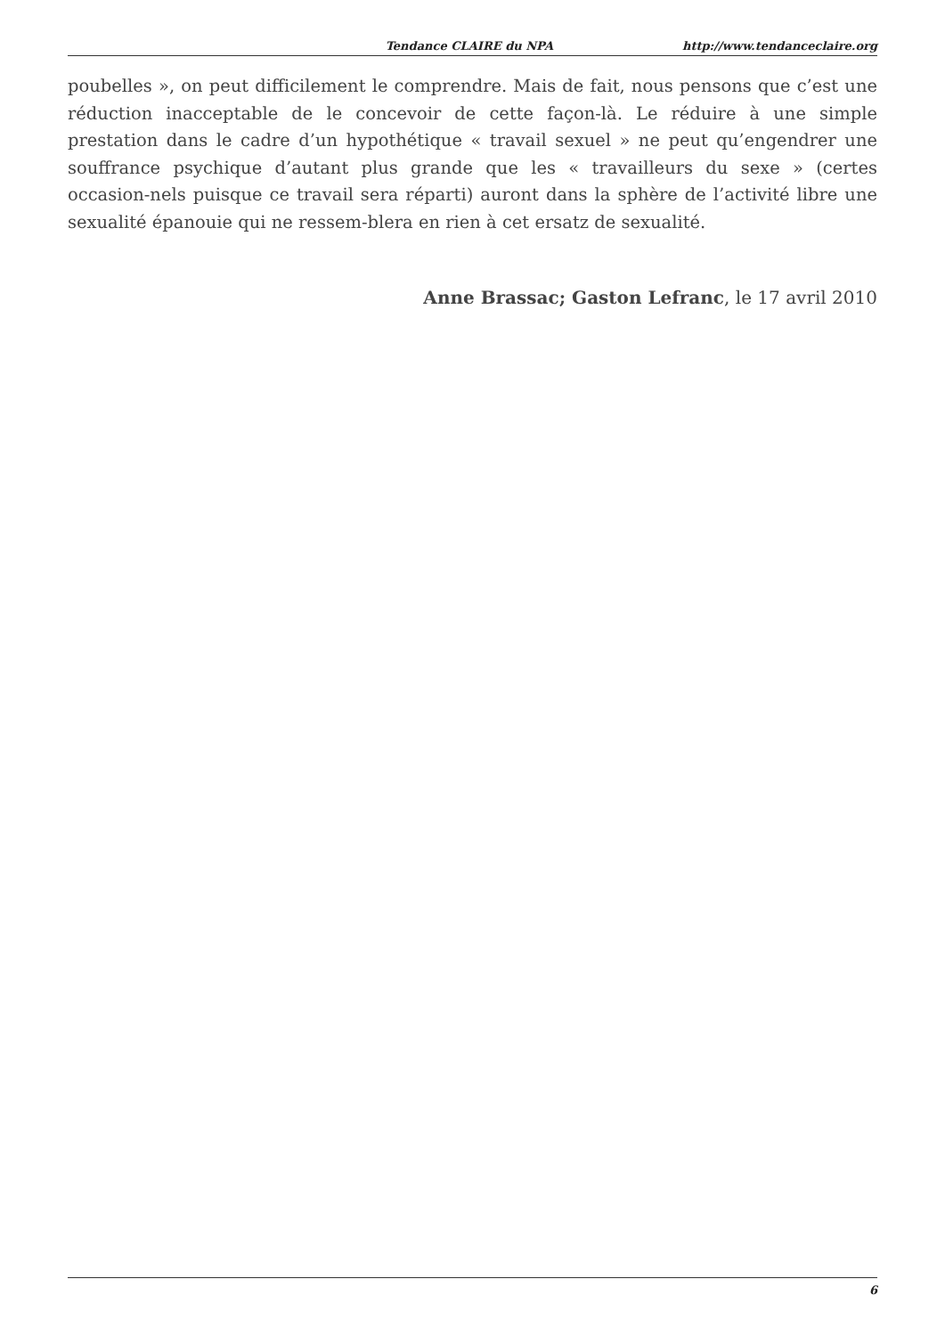Tendance CLAIRE du NPA http://www.tendanceclaire.org
poubelles », on peut difficilement le comprendre. Mais de fait, nous pensons que c’est une réduction inacceptable de le concevoir de cette façon-là. Le réduire à une simple prestation dans le cadre d’un hypothétique « travail sexuel » ne peut qu’engendrer une souffrance psychique d’autant plus grande que les « travailleurs du sexe » (certes occasion-nels puisque ce travail sera réparti) auront dans la sphère de l’activité libre une sexualité épanouie qui ne ressem-blera en rien à cet ersatz de sexualité.
Anne Brassac; Gaston Lefranc, le 17 avril 2010
6